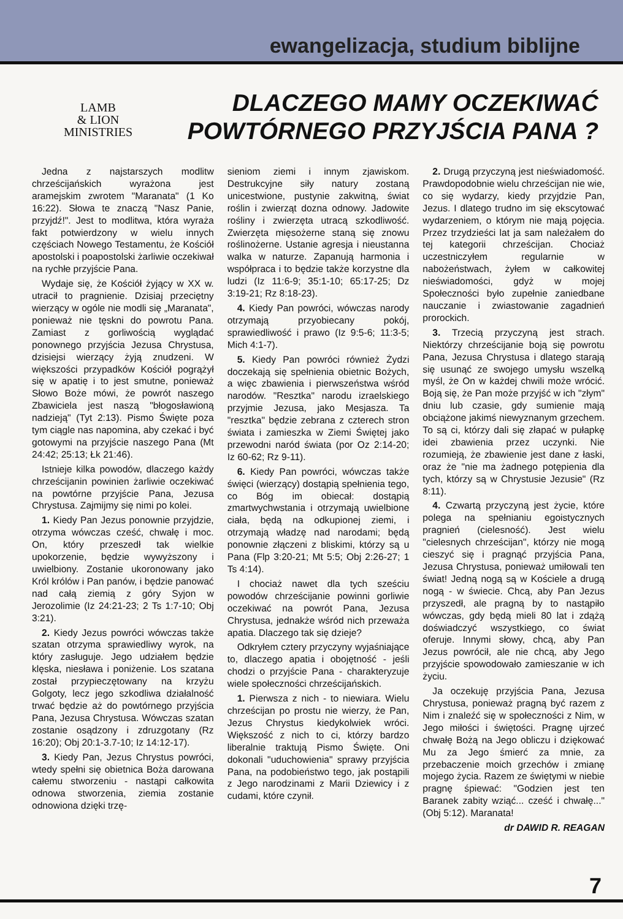ewangelizacja, studium biblijne
LAMB
& LION
MINISTRIES
DLACZEGO MAMY OCZEKIWAĆ
POWTÓRNEGO PRZYJŚCIA PANA ?
Jedna z najstarszych modlitw chrześcijańskich wyrażona jest aramejskim zwrotem "Maranata" (1 Ko 16:22). Słowa te znaczą "Nasz Panie, przyjdź!". Jest to modlitwa, która wyraża fakt potwierdzony w wielu innych częściach Nowego Testamentu, że Kościół apostolski i poapostolski żarliwie oczekiwał na rychłe przyjście Pana.
Wydaje się, że Kościół żyjący w XX w. utracił to pragnienie. Dzisiaj przeciętny wierzący w ogóle nie modli się „Maranata", ponieważ nie tęskni do powrotu Pana. Zamiast z gorliwością wyglądać ponownego przyjścia Jezusa Chrystusa, dzisiejsi wierzący żyją znudzeni. W większości przypadków Kościół pogrążył się w apatię i to jest smutne, ponieważ Słowo Boże mówi, że powrót naszego Zbawiciela jest naszą "błogosławioną nadzieją" (Tyt 2:13). Pismo Święte poza tym ciągle nas napomina, aby czekać i być gotowymi na przyjście naszego Pana (Mt 24:42; 25:13; Łk 21:46).
Istnieje kilka powodów, dlaczego każdy chrześcijanin powinien żarliwie oczekiwać na powtórne przyjście Pana, Jezusa Chrystusa. Zajmijmy się nimi po kolei.
1. Kiedy Pan Jezus ponownie przyjdzie, otrzyma wówczas cześć, chwałę i moc. On, który przeszedł tak wielkie upokorzenie, będzie wywyższony i uwielbiony. Zostanie ukoronowany jako Król królów i Pan panów, i będzie panować nad całą ziemią z góry Syjon w Jerozolimie (Iz 24:21-23; 2 Ts 1:7-10; Obj 3:21).
2. Kiedy Jezus powróci wówczas także szatan otrzyma sprawiedliwy wyrok, na który zasługuje. Jego udziałem będzie klęska, niesława i poniżenie. Los szatana został przypieczętowany na krzyżu Golgoty, lecz jego szkodliwa działalność trwać będzie aż do powtórnego przyjścia Pana, Jezusa Chrystusa. Wówczas szatan zostanie osądzony i zdruzgotany (Rz 16:20); Obj 20:1-3.7-10; Iz 14:12-17).
3. Kiedy Pan, Jezus Chrystus powróci, wtedy spełni się obietnica Boża darowana całemu stworzeniu - nastąpi całkowita odnowa stworzenia, ziemia zostanie odnowiona dzięki trzę-
sieniom ziemi i innym zjawiskom. Destrukcyjne siły natury zostaną unicestwione, pustynie zakwitną, świat roślin i zwierząt dozna odnowy. Jadowite rośliny i zwierzęta utracą szkodliwość. Zwierzęta mięsożerne staną się znowu roślinożerne. Ustanie agresja i nieustanna walka w naturze. Zapanują harmonia i współpraca i to będzie także korzystne dla ludzi (Iz 11:6-9; 35:1-10; 65:17-25; Dz 3:19-21; Rz 8:18-23).
4. Kiedy Pan powróci, wówczas narody otrzymają przyobiecany pokój, sprawiedliwość i prawo (Iz 9:5-6; 11:3-5; Mich 4:1-7).
5. Kiedy Pan powróci również Żydzi doczekają się spełnienia obietnic Bożych, a więc zbawienia i pierwszeństwa wśród narodów. "Resztka" narodu izraelskiego przyjmie Jezusa, jako Mesjasza. Ta "resztka" będzie zebrana z czterech stron świata i zamieszka w Ziemi Świętej jako przewodni naród świata (por Oz 2:14-20; Iz 60-62; Rz 9-11).
6. Kiedy Pan powróci, wówczas także święci (wierzący) dostąpią spełnienia tego, co Bóg im obiecał: dostąpią zmartwychwstania i otrzymają uwielbione ciała, będą na odkupionej ziemi, i otrzymają władzę nad narodami; będą ponownie złączeni z bliskimi, którzy są u Pana (Flp 3:20-21; Mt 5:5; Obj 2:26-27; 1 Ts 4:14).
I chociaż nawet dla tych sześciu powodów chrześcijanie powinni gorliwie oczekiwać na powrót Pana, Jezusa Chrystusa, jednakże wśród nich przeważa apatia. Dlaczego tak się dzieje?
Odkryłem cztery przyczyny wyjaśniające to, dlaczego apatia i obojętność - jeśli chodzi o przyjście Pana - charakteryzuje wiele społeczności chrześcijańskich.
1. Pierwsza z nich - to niewiara. Wielu chrześcijan po prostu nie wierzy, że Pan, Jezus Chrystus kiedykolwiek wróci. Większość z nich to ci, którzy bardzo liberalnie traktują Pismo Święte. Oni dokonali "uduchowienia" sprawy przyjścia Pana, na podobieństwo tego, jak postąpili z Jego narodzinami z Marii Dziewicy i z cudami, które czynił.
2. Drugą przyczyną jest nieświadomość. Prawdopodobnie wielu chrześcijan nie wie, co się wydarzy, kiedy przyjdzie Pan, Jezus. I dlatego trudno im się ekscytować wydarzeniem, o którym nie mają pojęcia. Przez trzydzieści lat ja sam należałem do tej kategorii chrześcijan. Chociaż uczestniczyłem regularnie w nabożeństwach, żyłem w całkowitej nieświadomości, gdyż w mojej Społeczności było zupełnie zaniedbane nauczanie i zwiastowanie zagadnień prorockich.
3. Trzecią przyczyną jest strach. Niektórzy chrześcijanie boją się powrotu Pana, Jezusa Chrystusa i dlatego starają się usunąć ze swojego umysłu wszelką myśl, że On w każdej chwili może wrócić. Boją się, że Pan może przyjść w ich "złym" dniu lub czasie, gdy sumienie mają obciążone jakimś niewyznanym grzechem. To są ci, którzy dali się złapać w pułapkę idei zbawienia przez uczynki. Nie rozumieją, że zbawienie jest dane z łaski, oraz że "nie ma żadnego potępienia dla tych, którzy są w Chrystusie Jezusie" (Rz 8:11).
4. Czwartą przyczyną jest życie, które polega na spełnianiu egoistycznych pragnień (cielesność). Jest wielu "cielesnych chrześcijan", którzy nie mogą cieszyć się i pragnąć przyjścia Pana, Jezusa Chrystusa, ponieważ umiłowali ten świat! Jedną nogą są w Kościele a drugą nogą - w świecie. Chcą, aby Pan Jezus przyszedł, ale pragną by to nastąpiło wówczas, gdy będą mieli 80 lat i zdążą doświadczyć wszystkiego, co świat oferuje. Innymi słowy, chcą, aby Pan Jezus powrócił, ale nie chcą, aby Jego przyjście spowodowało zamieszanie w ich życiu.
Ja oczekuję przyjścia Pana, Jezusa Chrystusa, ponieważ pragną być razem z Nim i znaleźć się w społeczności z Nim, w Jego miłości i świętości. Pragnę ujrzeć chwałę Bożą na Jego obliczu i dziękować Mu za Jego śmierć za mnie, za przebaczenie moich grzechów i zmianę mojego życia. Razem ze świętymi w niebie pragnę śpiewać: "Godzien jest ten Baranek zabity wziąć... cześć i chwałę..." (Obj 5:12). Maranata!
dr DAWID R. REAGAN
7